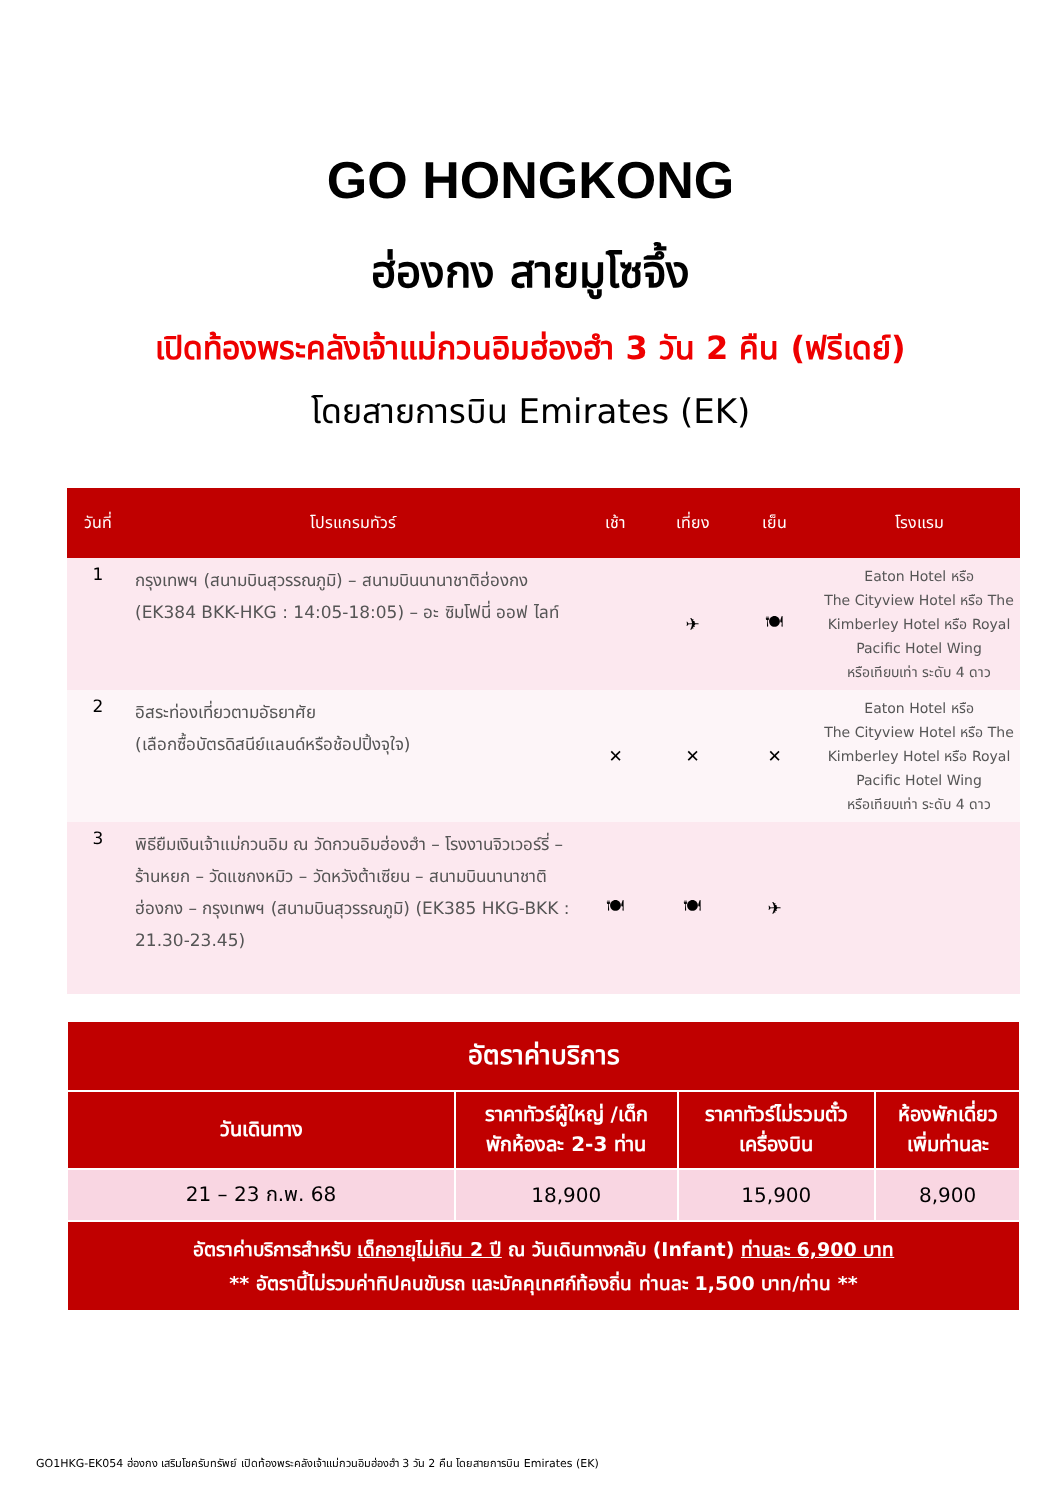GO HONGKONG
ฮ่องกง สายมูโซจึ้ง
เปิดท้องพระคลังเจ้าแม่กวนอิมฮ่องฮำ 3 วัน 2 คืน (ฟรีเดย์)
โดยสายการบิน Emirates (EK)
| วันที่ | โปรแกรมทัวร์ | เช้า | เที่ยง | เย็น | โรงแรม |
| --- | --- | --- | --- | --- | --- |
| 1 | กรุงเทพฯ (สนามบินสุวรรณภูมิ) – สนามบินนานาชาติฮ่องกง (EK384 BKK-HKG : 14:05-18:05) – อะ ซิมโฟนี่ ออฟ ไลท์ | | ✈ | 🍽 | Eaton Hotel หรือ The Cityview Hotel หรือ The Kimberley Hotel หรือ Royal Pacific Hotel Wing หรือเทียบเท่า ระดับ 4 ดาว |
| 2 | อิสระท่องเที่ยวตามอัธยาศัย (เลือกซื้อบัตรดิสนีย์แลนด์หรือช้อปปิ้งจุใจ) | ✕ | ✕ | ✕ | Eaton Hotel หรือ The Cityview Hotel หรือ The Kimberley Hotel หรือ Royal Pacific Hotel Wing หรือเทียบเท่า ระดับ 4 ดาว |
| 3 | พิธียืมเงินเจ้าแม่กวนอิม ณ วัดกวนอิมฮ่องฮำ – โรงงานจิวเวอร์รี่ – ร้านหยก – วัดแชกงหมิว – วัดหวังต้าเซียน – สนามบินนานาชาติฮ่องกง – กรุงเทพฯ (สนามบินสุวรรณภูมิ) (EK385 HKG-BKK : 21.30-23.45) | 🍽 | 🍽 | ✈ | |
| อัตราค่าบริการ | | | |
| --- | --- | --- | --- |
| วันเดินทาง | ราคาทัวร์ผู้ใหญ่ /เด็ก พักห้องละ 2-3 ท่าน | ราคาทัวร์ไม่รวมตั๋ว เครื่องบิน | ห้องพักเดี่ยว เพิ่มท่านละ |
| 21 – 23 ก.พ. 68 | 18,900 | 15,900 | 8,900 |
| อัตราค่าบริการสำหรับ เด็กอายุไม่เกิน 2 ปี ณ วันเดินทางกลับ (Infant) ท่านละ 6,900 บาท ** อัตรานี้ไม่รวมค่าทิปคนขับรถ และมัคคุเทศก์ท้องถิ่น ท่านละ 1,500 บาท/ท่าน ** | | | |
GO1HKG-EK054 ฮ่องกง เสริมโชครับทรัพย์ เปิดท้องพระคลังเจ้าแม่กวนอิมฮ่องฮำ 3 วัน 2 คืน โดยสายการบิน Emirates (EK)